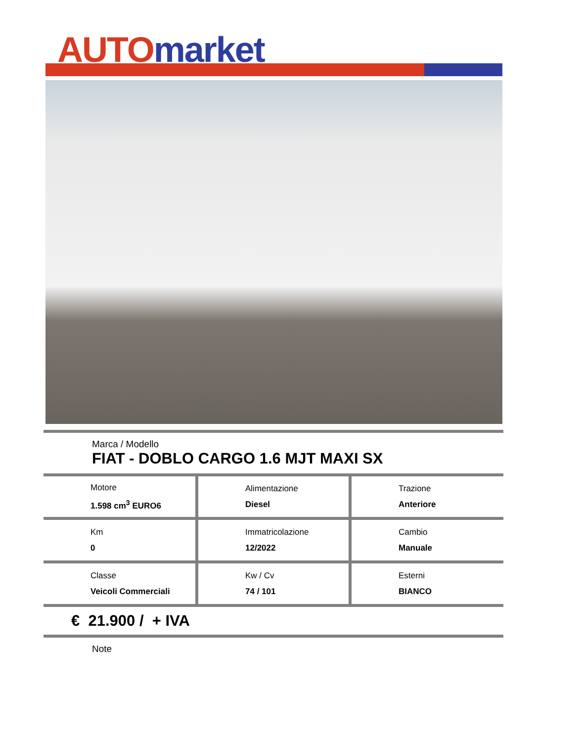AUTO market
Marca / Modello
FIAT - DOBLO CARGO 1.6 MJT MAXI SX
| Motore 1.598 cm<sup>3</sup> EURO6 | Alimentazione Diesel | Trazione Anteriore |
| Km 0 | Immatricolazione 12/2022 | Cambio Manuale |
| Classe Veicoli Commerciali | Kw / Cv 74 / 101 | Esterni BIANCO |
€ 21.900 / + IVA
Note